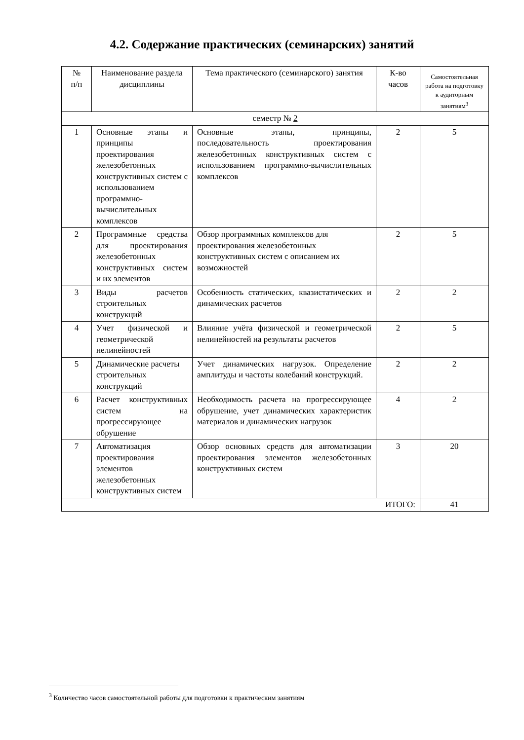4.2. Содержание практических (семинарских) занятий
| № п/п | Наименование раздела дисциплины | Тема практического (семинарского) занятия | К-во часов | Самостоятельная работа на подготовку к аудиторным занятиям<sup>3</sup> |
| --- | --- | --- | --- | --- |
| семестр № 2 | | | | |
| 1 | Основные этапы и принципы проектирования железобетонных конструктивных систем с использованием программно-вычислительных комплексов | Основные этапы, принципы, последовательность проектирования железобетонных конструктивных систем с использованием программно-вычислительных комплексов | 2 | 5 |
| 2 | Программные средства для проектирования железобетонных конструктивных систем и их элементов | Обзор программных комплексов для проектирования железобетонных конструктивных систем с описанием их возможностей | 2 | 5 |
| 3 | Виды расчетов строительных конструкций | Особенность статических, квазистатических и динамических расчетов | 2 | 2 |
| 4 | Учет физической и геометрической нелинейностей | Влияние учёта физической и геометрической нелинейностей на результаты расчетов | 2 | 5 |
| 5 | Динамические расчеты строительных конструкций | Учет динамических нагрузок. Определение амплитуды и частоты колебаний конструкций. | 2 | 2 |
| 6 | Расчет конструктивных систем на прогрессирующее обрушение | Необходимость расчета на прогрессирующее обрушение, учет динамических характеристик материалов и динамических нагрузок | 4 | 2 |
| 7 | Автоматизация проектирования элементов железобетонных конструктивных систем | Обзор основных средств для автоматизации проектирования элементов железобетонных конструктивных систем | 3 | 20 |
| ИТОГО: | | | | 41 |
<sup>3</sup> Количество часов самостоятельной работы для подготовки к практическим занятиям